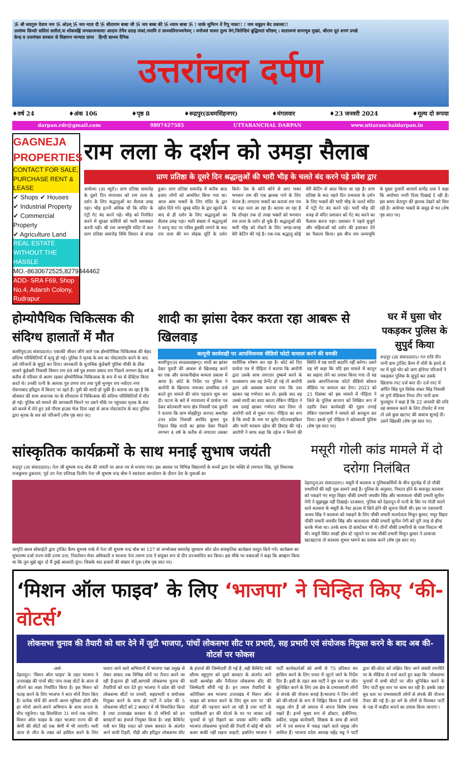卐 श्री सदगुरू देवाय नमः 卐 ओ३म् 卐 जय माता दी 卐 सीताराम बाबा जी 卐 जय बाबा की 卐 श्याम बाबा 卐 ! जाके सुमिरन तें रिपु नासा!! ! नाम सत्रुहन बेद प्रकासा!!
उल्लंघ्य सिन्धोः सलिलं सलीलं,यः शोकवह्निं जनकात्मजायाः आदाय तेनैव ददाह लंकां,नमामि तं प्राञ्जलिराञ्जनेयम् । मनोजवं मारुत तुल्य वेगं,जितेन्द्रियं बुद्धिमतां वरिष्ठम् । वातात्मजं वानरयूथ मुख्यं, श्रीराम दूतं शरणं प्रपद्ये
केन्द्र व उत्तरांचल सरकार से विज्ञापन मान्यता प्राप्त हिन्दी सान्ध्य दैनिक
उत्तरांचल दर्पण
♦वर्ष 24 ♦अंक 106 ♦पृष्ठ 8 ♦रूद्रपुर(ऊधमसिंहनगर) ♦मंगलवार ♦23 जनवरी 2024 ♦मूल्य दो रूपया
darpan.rdr@gmail.com 9897427585 UTTARANCHAL DARPAN www.uttaranchaldarpan.in
GAGNEJA PROPERTIES
CONTACT FOR SALE, PURCHASE RENT & LEASE
✔ Shops ✔ Houses
✔ Industrial Property
✔ Commercial Property
✔ Agriculture Land
REAL ESTATE WITHOUT THE HASSLE
MO.-8630672525,8279444462
ADD- SRA F69, Shop No.4, Adarsh Colony, Rudrapur
राम लला के दर्शन को उमड़ा सैलाब
प्राण प्रतिष्ठा के दूसरे दिन श्रद्धालुओं की भारी भीड़ के चलते बंद करने पड़े प्रवेश द्वार
अयोध्या (उद ब्यूरो)। प्राण प्रतिष्ठा समारोह के दूसरे दिन मंगलवार को राम लला के दर्शन के लिए श्रद्धालुओं का सैलाब उमड़ पड़ा। भीड़ इतनी अधिक थी कि मंदिर के एंट्री गेट बंद करने पड़े। भीड़ को नियंत्रित करने में सुरक्षा कर्मियों को भारी मशक्कत करनी पड़ी। श्री राम जन्मभूमि मंदिर में कल प्राण प्रतिष्ठा समारोह विधि विधान से संपन्न हुआ। प्राण प्रतिष्ठा समारोह में करीब आठ हजार लोगों को आमंत्रित किया गया था। आज आम भक्तों के लिए मंदिर के द्वार खोल दिये गये। सुबह मंदिर के द्वार खुलने के बाद से ही दर्शन के लिए श्रद्धालुओं का सैलाब उमड़ पड़ा। भारी संख्या में श्रद्धालुओं ने सरयू घाट पर पवित्र डुबकी लगाने के बाद राम लला की मन मोहक मूर्ति के दर्शन किये। देश के कोने कोने से आए भक्त भगवान राम की एक झलक पाने के लिए बेताब है। लगातार भक्तों का कारवां राम पथ पर बढ़ा चला आ रहा है। बताया जा रहा है कि दोपहर तक दो लाख भक्तों को भगवान राम लला के दर्शन हो चुके हैं। श्रद्धालुओं की भारी भीड़ को रोकने के लिए जगह-जगह बेरी केटिंग की गई है। एक-एक श्रद्धालु कोई बेरी केटिंग से अंदर किया जा रहा है। प्राण प्रतिष्ठा के बाद पहले दिन रामलला के दर्शन के लिए भक्तों की भारी भीड़ के चलते मंदिर में एंट्री गेट बंद करने पड़े। भारी भीड़ की वजह से मंदिर प्रशासन को गेट बंद करने का फैसला करना पड़ा। प्रशासन ने पहले बुजुर्ग और महिलाओं को दर्शन की इजाजत देने का फैसला किया। इस बीच राम जन्मभूमि के मुख्य पुजारी आचार्य सत्येंद्र दास ने कहा कि अयोध्या नगरी दिव्य दिखाई दे रही है। इस समय त्रेतायुग की झलक देखने को मिल रही है। अयोध्या भक्तों के समूह से भर (शेष पृष्ठ सात पर)
होम्योपैथिक चिकित्सक की संदिग्ध हालातों में मौत
काशीपुर(उद संवाददाता)। एकाकी जीवन जीने वाले एक होम्योपैथिक चिकित्सक की बेहद संदिग्ध परिस्थितियों में मृत्यु हो गई। पुलिस ने मृतक के शव का पोस्टमार्टम करने के बाद उसे परिजनों के सुपुर्द कर दिया। जानकारी के मुताबिक कुंडेश्वरी पुलिस चौकी के ठीक सामने कुंडेश्वरी निवासी विमान राय 69 वर्ष पुत्र श्यामा प्रसाद राय पिछले लगभग डेढ़ वर्ष के करीब से परिवार से अलग रहकर होम्योपैथिक चिकित्सक के रूप में घर से प्रेक्टिस किया करते थे। उनकी पत्नी के अलावा पुत्र प्रणय राय तथा पुत्री मुनमुन राय नवोदय नगर रोशनाबाद हरिद्वार में किराए पर रहते हैं। पुत्री की शादी हो चुकी है। बताया जा रहा है कि सोमवार की शाम अचानक घर के शौचालय में चिकित्सक की संदिग्ध परिस्थितियों में मौत हो गई। पुलिस को मामले की जानकारी मिलने पर उसने मौके पर पहुंचकर मृतक के शव को कब्जे में लेते हुए उसे पीएम हाउस भेज दिया जहां से आज पोस्टमार्टम के बाद पुलिस द्वारा मृतक के शव को परिजनों (शेष पृष्ठ सात पर)
शादी का झांसा देकर करता रहा आबरू से खिलवाड़
कानूनी कार्यवाही पर आपत्तिजनक वीडियो फोटो वायरल करने की धमकी
काशीपुर(उद सव्ळछछझ्म्न्)। शादी का झांसा देकर युवती की आबरू से खिलवाड़ करने का एक और सनसनीखेज मामला प्रकाश में आया है। कोर्ट के निर्देश पर पुलिस ने आरोपी के खिलाफ नामजद प्राथमिक दर्ज करते हुए मामले की जांच पड़ताल शुरू कर दी। घटना के बारे में न्यायालय में प्रार्थना पत्र देकर कोतवाली थाना क्षेत्र निवासी एक युवती ने बताया कि ग्राम मोहद्दीपुर जनपद अमरोहा उत्तर प्रदेश निवासी अरविंद कुमार पुत्र निहाल सिंह शादी का झांसा देकर पिछले लगभग 4 वर्ष के करीब से लगातार उसका शारीरिक शोषण कर रहा है। कोर्ट को दिए प्रार्थना पत्र में पीड़िता ने बताया कि आरोपी द्वारा उसके साथ लगातार दुष्कर्म करने के फलस्वरुप जब वह प्रेग्नेंट हो गई तो आरोपी द्वारा उसे अस्वस्थ कराया गया कि दवा खाकर वह गर्भपात कर ले। इसके बाद वह उससे शादी का वादा करता लेकिन पीड़िता ने जब दवाई खाकर गर्भपात करा लिया तो आरोपी वादे से मुकर गया। पीड़िता का रूप है कि शादी के नाम पर बुलेट मोटरसाइकिल और भारी भरकम दहेज की डिमांड की गई। आरोपी ने साफ कहा कि दहेज न मिलने की स्थिति में वह शादी कदापि नहीं करेगा। उसने यह भी कहा कि यदि इस मामले में कानून का सहारा लेने का प्रयास किया गया तो वह उसके आपत्तिजनक फोटो वीडियो सोशल मीडिया पर वायरल कर देगा। 2023 को 21 दिसंबर को इस मामले में पीड़िता ने जिले के पुलिस कप्तान को लिखित रूप में तहरीर देकर कार्यवाही की गुहार लगाई लेकिन एसएसपी ने मामले को अनसुना कर दिया। इससे पूर्व पीड़िता ने कोतवाली पुलिस (शेष पृष्ठ सात पर)
घर में घुसा चोर पकड़कर पुलिस के सुपुर्द किया
रूद्रपुर (उद संवाददाता)। गत रात्रि तीन पानी डाम ट्रांजिट कैम्प में चोरी के इरादे से घर में घुसे चोर को जाग होनेपर परिजनों ने पकड़कर पुलिस के सुपुर्द कर उसके खिलाफ रपट दर्ज करा दी। दर्ज रपट में अर्पित सिंह पुत्र विवेक शंकर सिंह निवासी मां दुर्गा मेडिकल नियर तीन पानी डाम फुलसुंगा ने कहा है कि 22 जनवरी की रात्रि वहं बाथरुम करने के लिए टोयलेट में गया तो उसे कुछ खटपट की अवाज सुनाई दी। उसने खिडकी (शेष पृष्ठ सात पर)
सांस्कृतिक कार्यक्रमों के साथ मनाई सुभाष जयंती
रूद्रपुर (उद संवाददाता)। नेता जी सुभाष चन्द्र बोस की जयंती पर आज नव से मनाया गया। इस अवसर पर विभिन्न विद्यालयों के बच्चों द्वारा देश भक्ति से रामपाल सिंह, पूर्व विधायक राजकुमार ठुकराल, पूर्व उप नेता प्रतिपक्ष दिलीप नेता जी सुभाष चन्द्र बोस ने स्वतंत्रता आन्दोलन के दौरान देश के युवाओं का
जागृति क्लब सोसाईटी द्वारा ट्रांजिट कैम्प सुभाष पार्क में नेता जी सुभाष चन्द्र बोस का 127 वां जन्मोत्सव समारोह धूमधाम ओत प्रोत सांस्कृतिक कार्यक्रम प्रस्तुत किये गये। कार्यक्रम का शुभारम्भ दर्जा राज्य मंत्री उत्तम दत्ता, निवर्तमान मेयर अधिकारी व भाजपा नेता तरूण दत्ता ने संयुक्त रूप से दीप प्रज्जवलित कर किया। इस मौके पर वक्ताओं ने कहा कि आव्हान किया था कि तुम मुझे खून दो मैं तुम्हें आजादी दूंगा। जिसके बाद हजारों की संख्या में युवा (शेष पृष्ठ सात पर)
मसूरी गोली कांड मामले में दो दरोगा निलंबित
देहरादून(उद संवाददाता)। मसूरी में बदमाश व पुलिसकर्मियों के बीच मुठभेड़ में दो चौकी प्रभारियों की बड़ी चूक सामने आई है। पुलिस के अनुसार, पिस्टल होने के बावजूद बदमाश को पकड़ने गए मयूर विहार चौकी प्रभारी जयवीर सिंह और बालावाला चौकी प्रभारी सुनील नेगी ने सूझबूझ नहीं दिखाई। दरअसल, पुलिस को देहरादून में पत्नी के सिर पर गोली मारने वाले बदमाश के मसूरी के गेस्ट हाउस में छिपे होने की सूचना मिली थी। इस पर एसएसपी अजय सिंह ने बदमाश को पकड़ने के लिए चौकी प्रभारी मालदेवता मिथुन कुमार, मयूर विहार चौकी प्रभारी जयवीर सिंह और बालावाला चौकी प्रभारी सुनील नेगी को पूरी तरह से ब्रीफ करके भेजा था। उनके साथ दो कांस्टेबल भी थे। तीनों चौकी प्रभारियों के पास पिस्टल भी थी। मसूरी स्थित साक्षी होम स्टे पहुंचने पर जब चौकी प्रभारी मिथुन कुमार ने दरवाजा खटखटाया तो बदमाश शुभम भागने का प्रयास करने (शेष पृष्ठ सात पर)
‘मिशन ऑल फाइव’ के लिए ‘भाजपा’ ने चिन्हित किए ‘की-वोटर्स’
लोकसभा चुनाव की तैयारी को धार देने में जुटी भाजपा, पांचों लोकसभा सीट पर प्रभारी, सह प्रभारी एवं संयोजक नियुक्त करने के बाद अब की- वोटर्स पर फोकस
-अर्श-
देहरादून। ‘मिशन ऑल फाइव’ के तहत भाजपा ने उत्तराखंड की पांचों सीट पांच लाख वोटों के अंतर से जीतने का लक्ष्य निर्धारित किया है। इस मिशन को फतह करने के लिए भाजपा ने सात मोर्चे तैयार किए हैं। प्रत्येक मोर्चे की अपनी अलग भूमिका होगी और हर मोर्चा अपने-अपने अभियान के साथ जनता के बीच पहुंचेगा। यह सिलसिला 31 मार्च तक चलेगा। मिशन ऑल फाइव के तहत भाजपा राज्य की बी श्रेणी की सीटों को एक श्रेणी में भी लाएगी। भारी अंतर से जीत के लक्ष्य को हासिल करने के लिए चलाए जाने वाले अभियानों में भाजपा पन्ना प्रमुख से लेकर सांसद तक विभिन्न मोर्चे पर तैनात करने जा रही है।इतना ही नहीं,आगामी लोकसभा चुनाव की तैयारियों को धार देते हुए भाजपा ने प्रदेश की पांचों लोकसभा सीटों पर प्रभारी, सहप्रभारी व संयोजक नियुक्त करने के साथ ही पार्टी ने प्रदेश की 5 लोकसभा सीटों को 2 क्लस्टर में भी विभाजित किया है तथा उत्तराखंड सरकार के दो मंत्रियों को इन क्लस्टरों का इंचार्ज नियुक्त किया है। जहां कैबिनेट मंत्री धन सिंह रावत को प्रथम क्लस्टर के अंतर्गत आने वाली टिहरी, पौड़ी और हरिद्वार लोकसभा सीट के इंचार्ज की जिम्मेदारी दी गई है ,वही कैबिनेट मंत्री सौरभ बहुगुणा को दूसरे क्लस्टर के अंतर्गत आने वाली अल्मोड़ा और नैनीताल लोकसभा सीट की जिम्मेदारी सौंपी गई है। इन तमाम तैयारियों के अतिरिक्त अब भाजपा उत्तराखंड में मिशन ऑल फाइव को सफल करने के लिए बूथ स्तर पर ‘की वोटर्स’ की पहचान करने जा रही है तथा पार्टी के पदाधिकारी इन की वोटर्स के घर पर जाकर उन्हें चुनावों से पूर्व रिझाने का प्रयास करेंगे। क्योंकि भाजपा लोकसभा चुनावों की तैयारी में कोई भी कोर कसर बाकी नहीं रखना चाहती, इसलिए भाजपा ने पार्टी कार्यकर्ताओं को अभी से 75 प्रतिशत मत हासिल करने के लिए प्रचार में जुटने जाने के निर्देश दिए हैं। इसी के तहत अब पार्टी ने बूथ स्तर पर जीत सुनिश्चित करने के लिए उस क्षेत्र के प्रभावशाली लोगों से संपर्क की योजना बनाई है।भाजपा ने जिन लोगों को की-वोटर्स के रूप में चिह्नित किया है उनमें ऐसे प्रमुख लोग हैं जो समाज में अपना विशेष प्रभाव रखते हैं। इनमें मुख्य रूप से डॉक्टर, इंजीनियर, वकील, प्रमुख कारोबारी, शिक्षक के साथ ही अपने वर्ग में एवं समाज में पकड़ रखने वाले प्रमुख लोग शामिल हैं। भाजपा प्रदेश अध्यक्ष महेंद्र भट्ट ने पार्टी द्वारा की-वोटर को लक्षित किए जाने संबंधी रणनीति पर के मीडिया से चर्चा करते हुए कहा कि ‘लोकसभा चुनावों में सभी सीटों पर जीत सुनिश्चित करने के लिए पार्टी बूथ स्तर पर काम कर रही है। इसके तहत बूथ स्तर पर प्रभावशाली लोगों से संपर्क की योजना तैयार की गई है। हर वर्ग के लोगों से मिलकर पार्टी के पक्ष में माहौल बनाने का प्रयास किया जाएगा’।